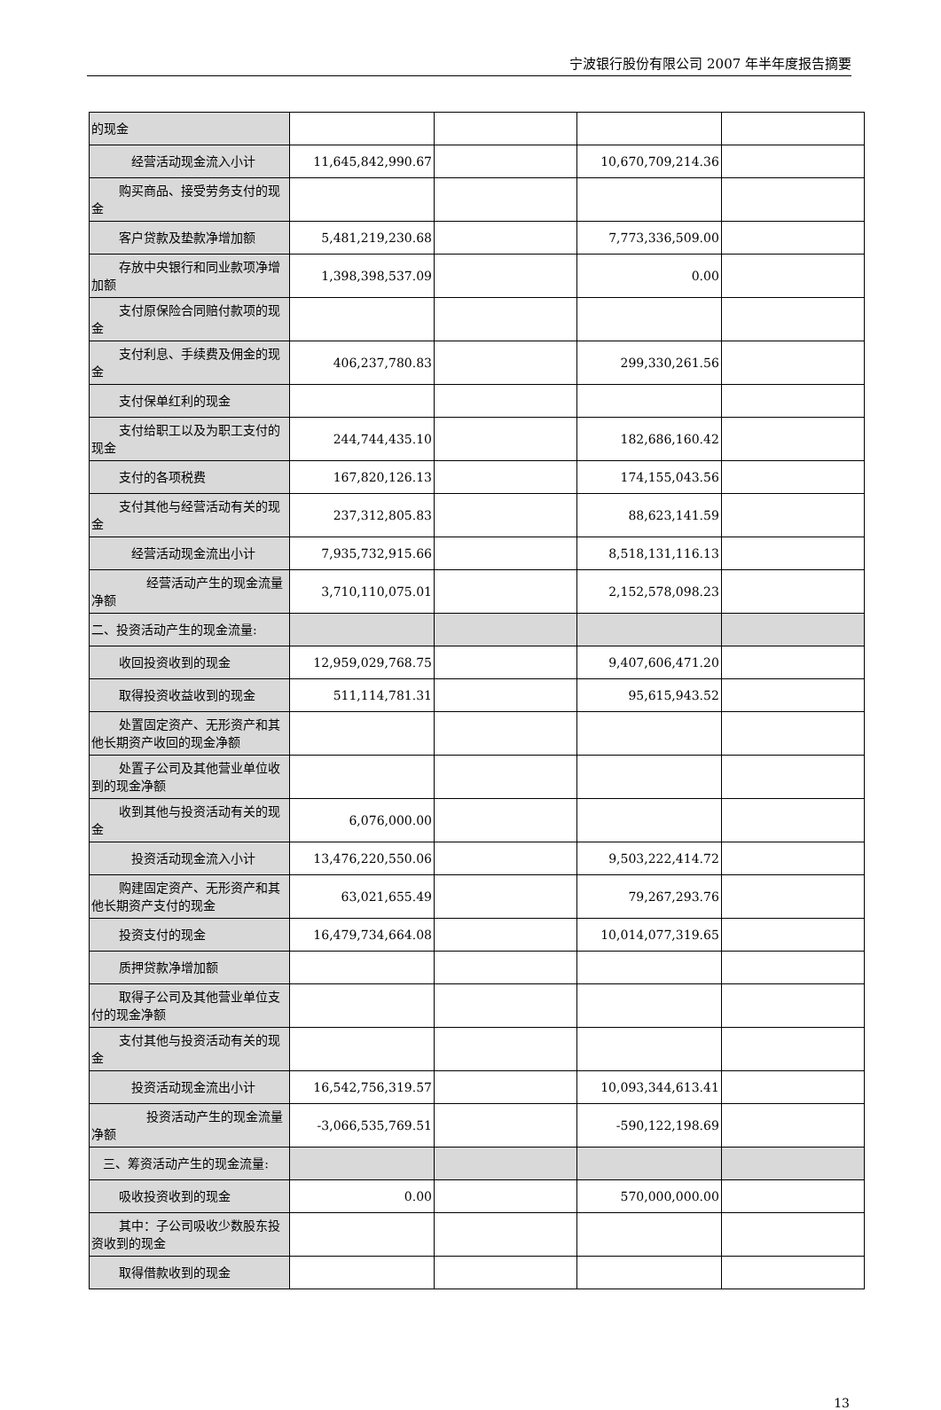宁波银行股份有限公司 2007 年半年度报告摘要
| 的现金 | | | | |
| 经营活动现金流入小计 | 11,645,842,990.67 | | 10,670,709,214.36 | |
| 购买商品、接受劳务支付的现金 | | | | |
| 客户贷款及垫款净增加额 | 5,481,219,230.68 | | 7,773,336,509.00 | |
| 存放中央银行和同业款项净增加额 | 1,398,398,537.09 | | 0.00 | |
| 支付原保险合同赔付款项的现金 | | | | |
| 支付利息、手续费及佣金的现金 | 406,237,780.83 | | 299,330,261.56 | |
| 支付保单红利的现金 | | | | |
| 支付给职工以及为职工支付的现金 | 244,744,435.10 | | 182,686,160.42 | |
| 支付的各项税费 | 167,820,126.13 | | 174,155,043.56 | |
| 支付其他与经营活动有关的现金 | 237,312,805.83 | | 88,623,141.59 | |
| 经营活动现金流出小计 | 7,935,732,915.66 | | 8,518,131,116.13 | |
| 经营活动产生的现金流量净额 | 3,710,110,075.01 | | 2,152,578,098.23 | |
| 二、投资活动产生的现金流量: | | | | |
| 收回投资收到的现金 | 12,959,029,768.75 | | 9,407,606,471.20 | |
| 取得投资收益收到的现金 | 511,114,781.31 | | 95,615,943.52 | |
| 处置固定资产、无形资产和其他长期资产收回的现金净额 | | | | |
| 处置子公司及其他营业单位收到的现金净额 | | | | |
| 收到其他与投资活动有关的现金 | 6,076,000.00 | | | |
| 投资活动现金流入小计 | 13,476,220,550.06 | | 9,503,222,414.72 | |
| 购建固定资产、无形资产和其他长期资产支付的现金 | 63,021,655.49 | | 79,267,293.76 | |
| 投资支付的现金 | 16,479,734,664.08 | | 10,014,077,319.65 | |
| 质押贷款净增加额 | | | | |
| 取得子公司及其他营业单位支付的现金净额 | | | | |
| 支付其他与投资活动有关的现金 | | | | |
| 投资活动现金流出小计 | 16,542,756,319.57 | | 10,093,344,613.41 | |
| 投资活动产生的现金流量净额 | -3,066,535,769.51 | | -590,122,198.69 | |
| 三、筹资活动产生的现金流量: | | | | |
| 吸收投资收到的现金 | 0.00 | | 570,000,000.00 | |
| 其中：子公司吸收少数股东投资收到的现金 | | | | |
| 取得借款收到的现金 | | | | |
13